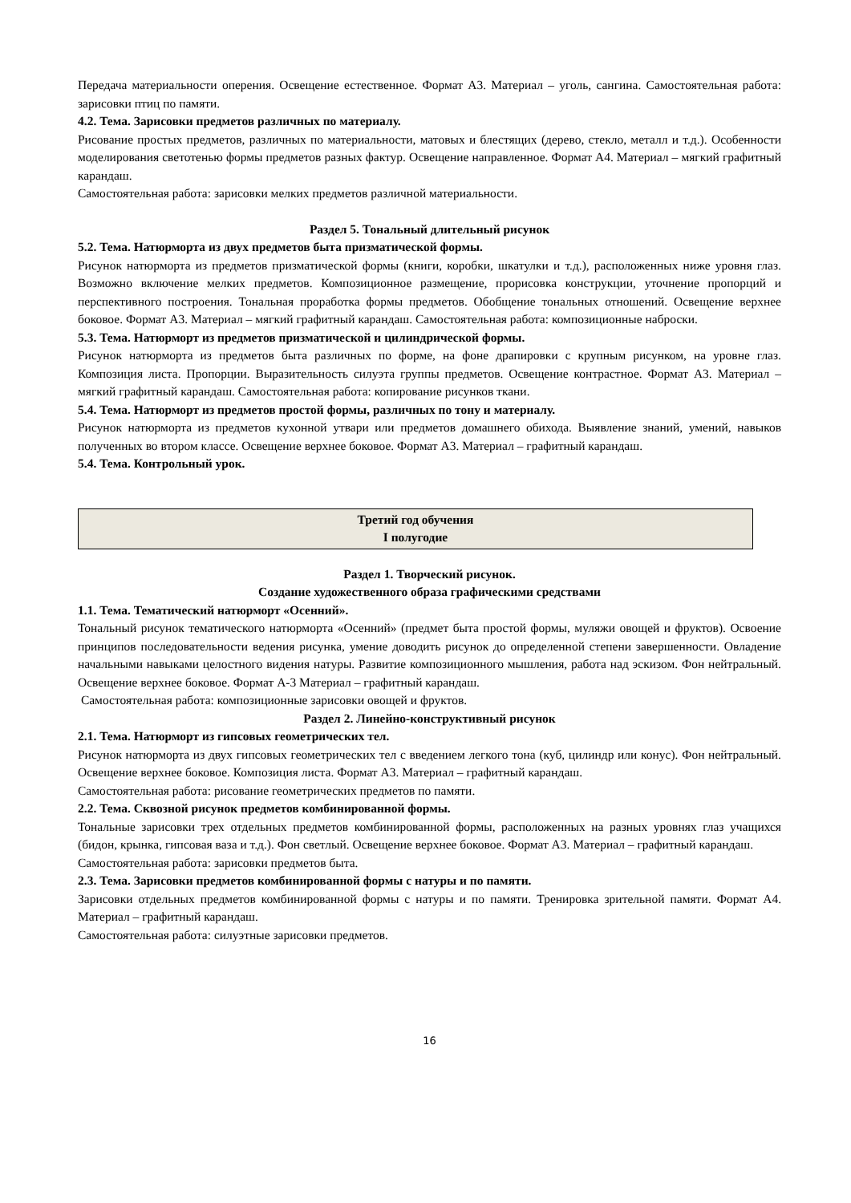Передача материальности оперения. Освещение естественное. Формат А3. Материал – уголь, сангина. Самостоятельная работа: зарисовки птиц по памяти.
4.2. Тема. Зарисовки предметов различных по материалу.
Рисование простых предметов, различных по материальности, матовых и блестящих (дерево, стекло, металл и т.д.). Особенности моделирования светотенью формы предметов разных фактур. Освещение направленное. Формат А4. Материал – мягкий графитный карандаш.
Самостоятельная работа: зарисовки мелких предметов различной материальности.
Раздел 5. Тональный длительный рисунок
5.2. Тема. Натюрморта из двух предметов быта призматической формы.
Рисунок натюрморта из предметов призматической формы (книги, коробки, шкатулки и т.д.), расположенных ниже уровня глаз. Возможно включение мелких предметов. Композиционное размещение, прорисовка конструкции, уточнение пропорций и перспективного построения. Тональная проработка формы предметов. Обобщение тональных отношений. Освещение верхнее боковое. Формат А3. Материал – мягкий графитный карандаш. Самостоятельная работа: композиционные наброски.
5.3. Тема. Натюрморт из предметов призматической и цилиндрической формы.
Рисунок натюрморта из предметов быта различных по форме, на фоне драпировки с крупным рисунком, на уровне глаз. Композиция листа. Пропорции. Выразительность силуэта группы предметов. Освещение контрастное. Формат А3. Материал – мягкий графитный карандаш. Самостоятельная работа: копирование рисунков ткани.
5.4. Тема. Натюрморт из предметов простой формы, различных по тону и материалу.
Рисунок натюрморта из предметов кухонной утвари или предметов домашнего обихода. Выявление знаний, умений, навыков полученных во втором классе. Освещение верхнее боковое. Формат А3. Материал – графитный карандаш.
5.4. Тема. Контрольный урок.
Третий год обучения
I полугодие
Раздел 1. Творческий рисунок.
Создание художественного образа графическими средствами
1.1. Тема. Тематический натюрморт «Осенний».
Тональный рисунок тематического натюрморта «Осенний» (предмет быта простой формы, муляжи овощей и фруктов). Освоение принципов последовательности ведения рисунка, умение доводить рисунок до определенной степени завершенности. Овладение начальными навыками целостного видения натуры. Развитие композиционного мышления, работа над эскизом. Фон нейтральный. Освещение верхнее боковое. Формат А-3 Материал – графитный карандаш.
Самостоятельная работа: композиционные зарисовки овощей и фруктов.
Раздел 2. Линейно-конструктивный рисунок
2.1. Тема. Натюрморт из гипсовых геометрических тел.
Рисунок натюрморта из двух гипсовых геометрических тел с введением легкого тона (куб, цилиндр или конус). Фон нейтральный. Освещение верхнее боковое. Композиция листа. Формат А3. Материал – графитный карандаш.
Самостоятельная работа: рисование геометрических предметов по памяти.
2.2. Тема. Сквозной рисунок предметов комбинированной формы.
Тональные зарисовки трех отдельных предметов комбинированной формы, расположенных на разных уровнях глаз учащихся (бидон, крынка, гипсовая ваза и т.д.). Фон светлый. Освещение верхнее боковое. Формат А3. Материал – графитный карандаш.
Самостоятельная работа: зарисовки предметов быта.
2.3. Тема. Зарисовки предметов комбинированной формы с натуры и по памяти.
Зарисовки отдельных предметов комбинированной формы с натуры и по памяти. Тренировка зрительной памяти. Формат А4. Материал – графитный карандаш.
Самостоятельная работа: силуэтные зарисовки предметов.
16